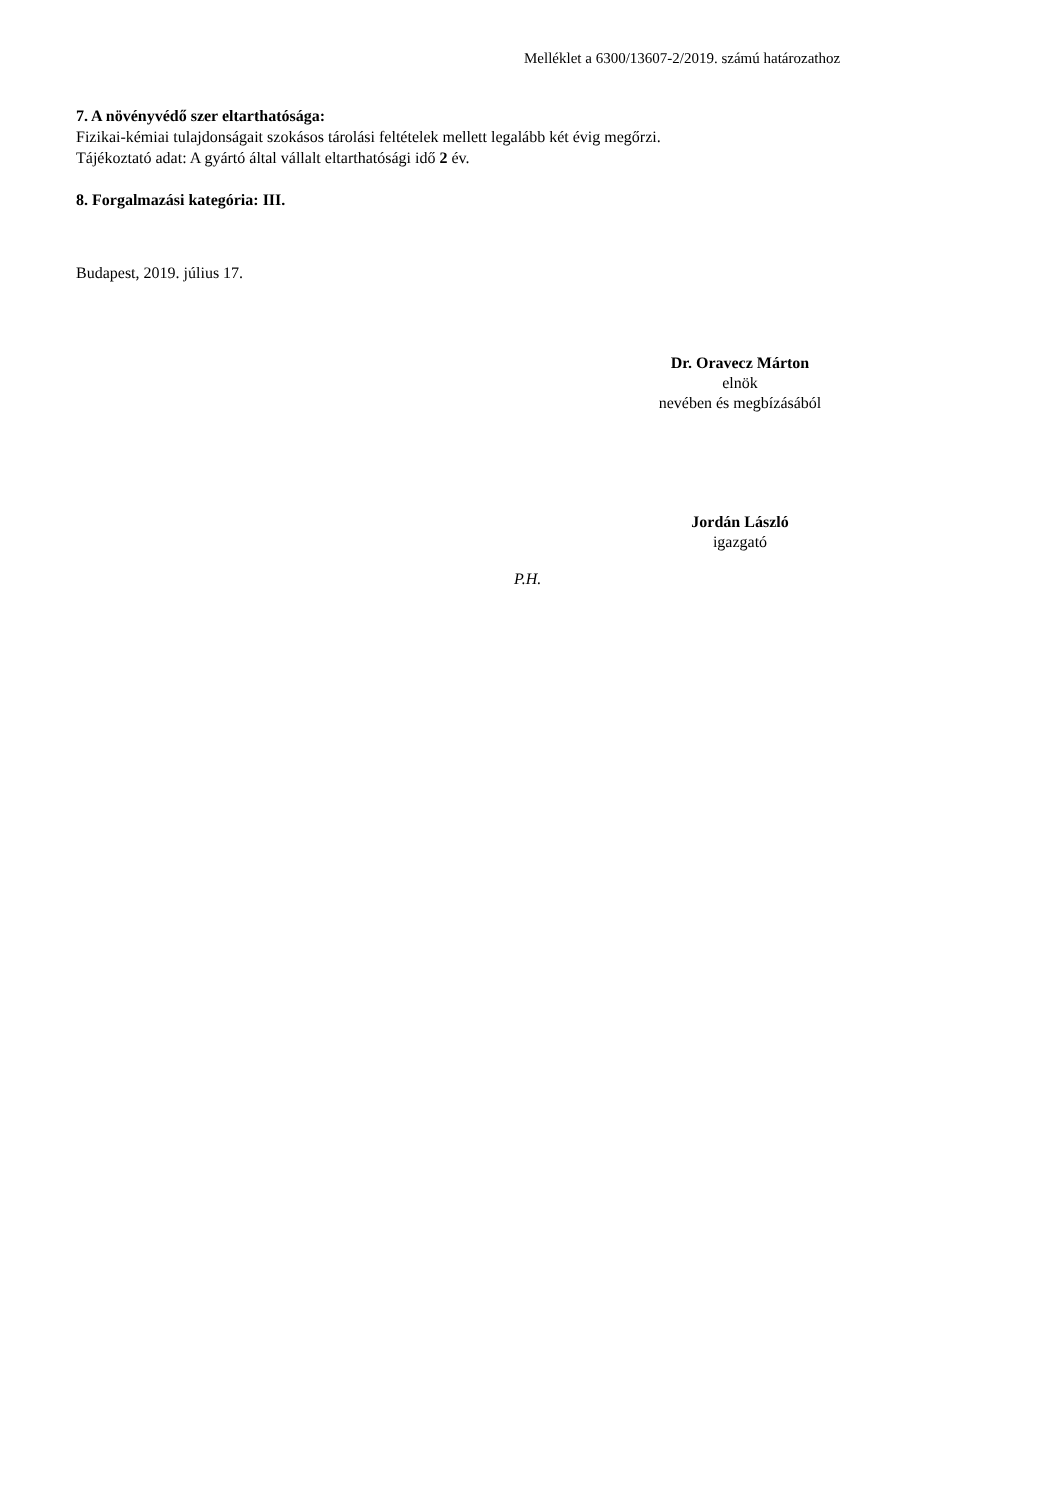Melléklet a 6300/13607-2/2019. számú határozathoz
7. A növényvédő szer eltarthatósága:
Fizikai-kémiai tulajdonságait szokásos tárolási feltételek mellett legalább két évig megőrzi.
Tájékoztató adat: A gyártó által vállalt eltarthatósági idő 2 év.
8. Forgalmazási kategória: III.
Budapest, 2019. július 17.
Dr. Oravecz Márton
elnök
nevében és megbízásából
Jordán László
igazgató
P.H.